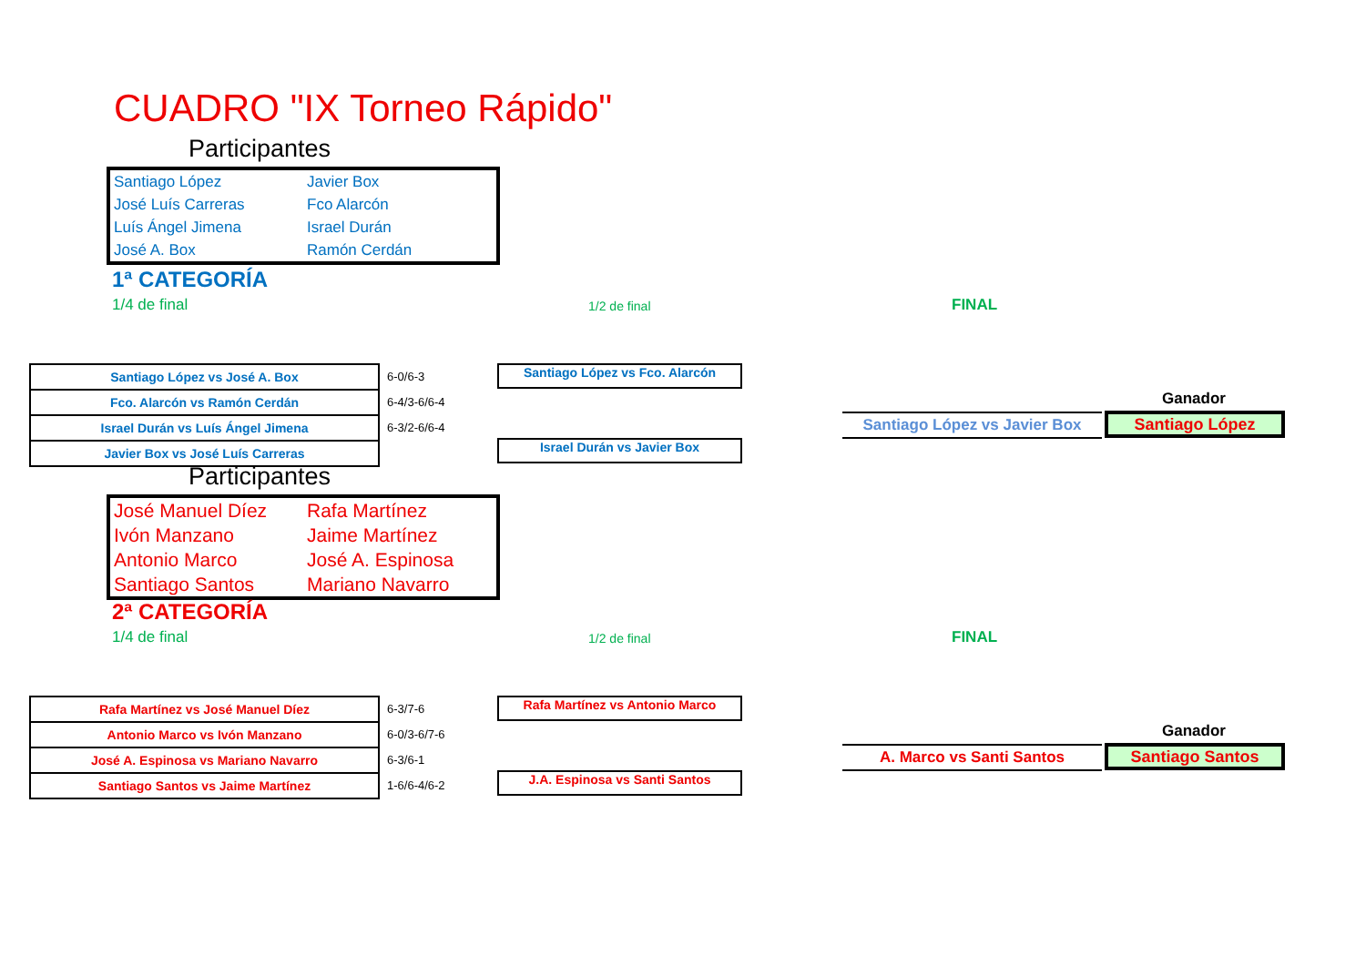CUADRO "IX Torneo Rápido"
Participantes
| Santiago López | Javier Box |
| José Luís Carreras | Fco Alarcón |
| Luís Ángel Jimena | Israel Durán |
| José A. Box | Ramón Cerdán |
1ª CATEGORÍA
1/4 de final 1/2 de final FINAL
| Santiago López vs José A. Box |
| Fco. Alarcón vs Ramón Cerdán |
| Israel Durán vs Luís Ángel Jimena |
| Javier Box vs José Luís Carreras |
6-0/6-3
6-4/3-6/6-4
6-3/2-6/6-4
Santiago López vs Fco. Alarcón
Israel Durán vs Javier Box
Ganador
Santiago López vs Javier Box
Santiago López
Participantes
| José Manuel Díez | Rafa Martínez |
| Ivón Manzano | Jaime Martínez |
| Antonio Marco | José A. Espinosa |
| Santiago Santos | Mariano Navarro |
2ª CATEGORÍA
1/4 de final 1/2 de final FINAL
| Rafa Martínez vs José Manuel Díez |
| Antonio Marco vs Ivón Manzano |
| José A. Espinosa vs Mariano Navarro |
| Santiago Santos vs Jaime Martínez |
6-3/7-6
6-0/3-6/7-6
6-3/6-1
1-6/6-4/6-2
Rafa Martínez vs Antonio Marco
J.A. Espinosa vs Santi Santos
Ganador
A. Marco vs Santi Santos Santiago Santos